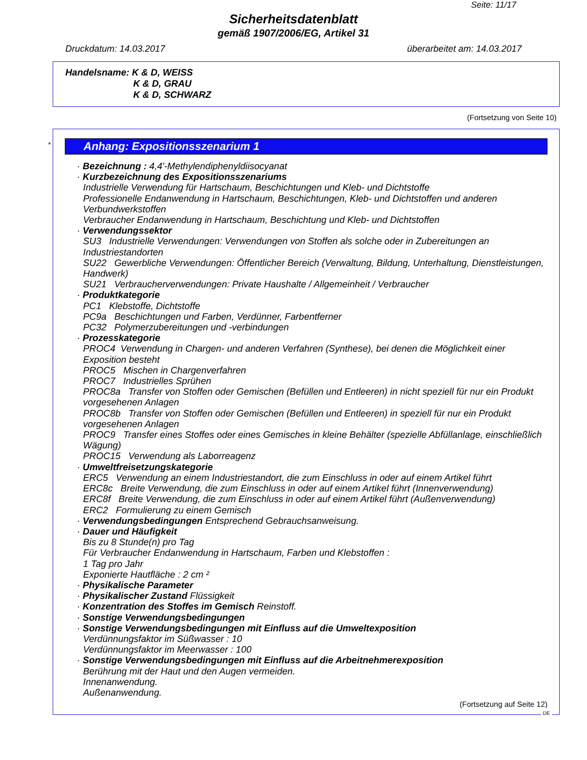Seite: 11/17
Sicherheitsdatenblatt
gemäß 1907/2006/EG, Artikel 31
Druckdatum: 14.03.2017 überarbeitet am: 14.03.2017
Handelsname: K & D, WEISS
K & D, GRAU
K & D, SCHWARZ
(Fortsetzung von Seite 10)
*
Anhang: Expositionsszenarium 1
· Bezeichnung : 4,4'-Methylendiphenyldiisocyanat
· Kurzbezeichnung des Expositionsszenariums
Industrielle Verwendung für Hartschaum, Beschichtungen und Kleb- und Dichtstoffe
Professionelle Endanwendung in Hartschaum, Beschichtungen, Kleb- und Dichtstoffen und anderen Verbundwerkstoffen
Verbraucher Endanwendung in Hartschaum, Beschichtung und Kleb- und Dichtstoffen
· Verwendungssektor
SU3 Industrielle Verwendungen: Verwendungen von Stoffen als solche oder in Zubereitungen an Industriestandorten
SU22 Gewerbliche Verwendungen: Öffentlicher Bereich (Verwaltung, Bildung, Unterhaltung, Dienstleistungen, Handwerk)
SU21 Verbraucherverwendungen: Private Haushalte / Allgemeinheit / Verbraucher
· Produktkategorie
PC1 Klebstoffe, Dichtstoffe
PC9a Beschichtungen und Farben, Verdünner, Farbentferner
PC32 Polymerzubereitungen und -verbindungen
· Prozesskategorie
PROC4 Verwendung in Chargen- und anderen Verfahren (Synthese), bei denen die Möglichkeit einer Exposition besteht
PROC5 Mischen in Chargenverfahren
PROC7 Industrielles Sprühen
PROC8a Transfer von Stoffen oder Gemischen (Befüllen und Entleeren) in nicht speziell für nur ein Produkt vorgesehenen Anlagen
PROC8b Transfer von Stoffen oder Gemischen (Befüllen und Entleeren) in speziell für nur ein Produkt vorgesehenen Anlagen
PROC9 Transfer eines Stoffes oder eines Gemisches in kleine Behälter (spezielle Abfüllanlage, einschließlich Wägung)
PROC15 Verwendung als Laborreagenz
· Umweltfreisetzungskategorie
ERC5 Verwendung an einem Industriestandort, die zum Einschluss in oder auf einem Artikel führt
ERC8c Breite Verwendung, die zum Einschluss in oder auf einem Artikel führt (Innenverwendung)
ERC8f Breite Verwendung, die zum Einschluss in oder auf einem Artikel führt (Außenverwendung)
ERC2 Formulierung zu einem Gemisch
· Verwendungsbedingungen Entsprechend Gebrauchsanweisung.
· Dauer und Häufigkeit
Bis zu 8 Stunde(n) pro Tag
Für Verbraucher Endanwendung in Hartschaum, Farben und Klebstoffen :
1 Tag pro Jahr
Exponierte Hautfläche : 2 cm ²
· Physikalische Parameter
· Physikalischer Zustand Flüssigkeit
· Konzentration des Stoffes im Gemisch Reinstoff.
· Sonstige Verwendungsbedingungen
· Sonstige Verwendungsbedingungen mit Einfluss auf die Umweltexposition
Verdünnungsfaktor im Süßwasser : 10
Verdünnungsfaktor im Meerwasser : 100
· Sonstige Verwendungsbedingungen mit Einfluss auf die Arbeitnehmerexposition
Berührung mit der Haut und den Augen vermeiden.
Innenanwendung.
Außenanwendung.
(Fortsetzung auf Seite 12)
DE